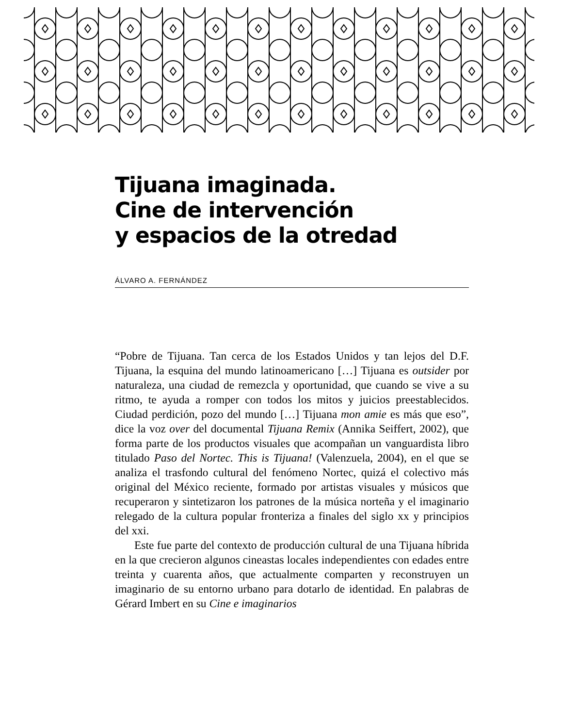Tijuana imaginada.
Cine de intervención
y espacios de la otredad
ÁLVARO A. FERNÁNDEZ
“Pobre de Tijuana. Tan cerca de los Estados Unidos y tan lejos del D.F. Tijuana, la esquina del mundo latinoamericano […] Tijuana es outsider por naturaleza, una ciudad de remezcla y oportunidad, que cuando se vive a su ritmo, te ayuda a romper con todos los mitos y juicios preestablecidos. Ciudad perdición, pozo del mundo […] Tijuana mon amie es más que eso”, dice la voz over del documental Tijuana Remix (Annika Seiffert, 2002), que forma parte de los productos visuales que acompañan un vanguardista libro titulado Paso del Nortec. This is Tijuana! (Valenzuela, 2004), en el que se analiza el trasfondo cultural del fenómeno Nortec, quizá el colectivo más original del México reciente, formado por artistas visuales y músicos que recuperaron y sintetizaron los patrones de la música norteña y el imaginario relegado de la cultura popular fronteriza a finales del siglo xx y principios del xxi.
Este fue parte del contexto de producción cultural de una Tijuana híbrida en la que crecieron algunos cineastas locales independientes con edades entre treinta y cuarenta años, que actualmente comparten y reconstruyen un imaginario de su entorno urbano para dotarlo de identidad. En palabras de Gérard Imbert en su Cine e imaginarios